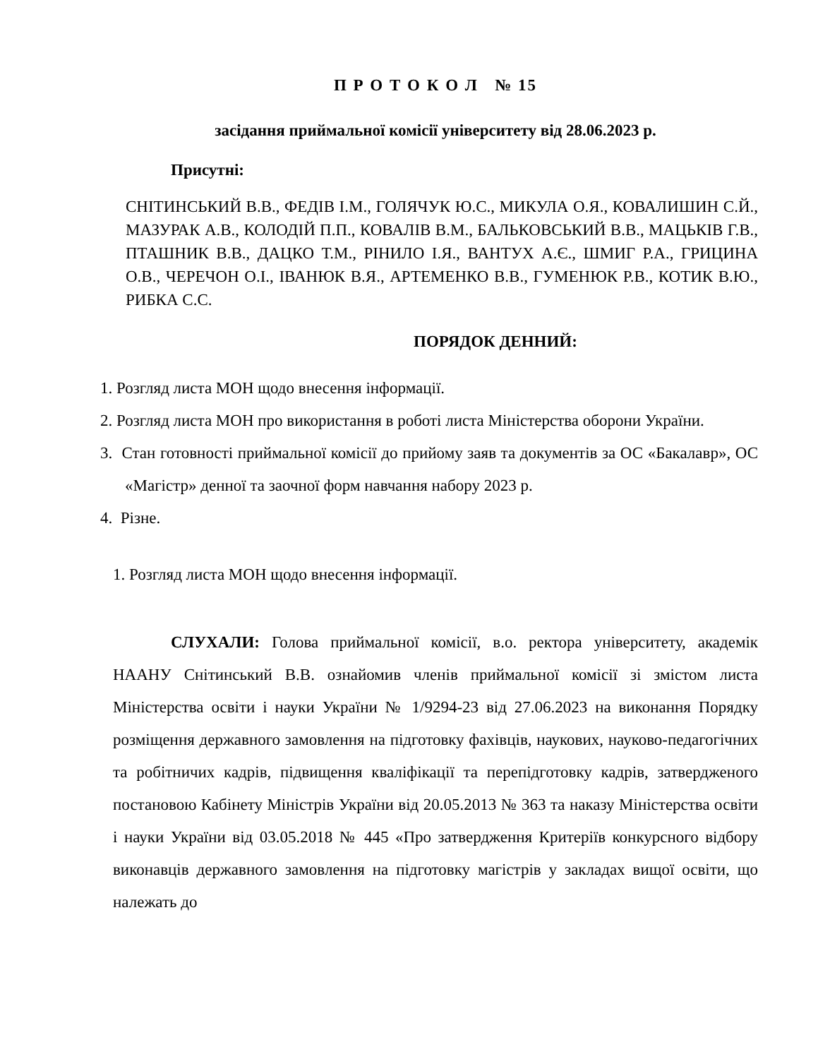П Р О Т О К О Л № 15
засідання приймальної комісії університету від 28.06.2023 р.
Присутні:
СНІТИНСЬКИЙ В.В., ФЕДІВ І.М., ГОЛЯЧУК Ю.С., МИКУЛА О.Я., КОВАЛИШИН С.Й., МАЗУРАК А.В., КОЛОДІЙ П.П., КОВАЛІВ В.М., БАЛЬКОВСЬКИЙ В.В., МАЦЬКІВ Г.В., ПТАШНИК В.В., ДАЦКО Т.М., РІНИЛО І.Я., ВАНТУХ А.Є., ШМИГ Р.А., ГРИЦИНА О.В., ЧЕРЕЧОН О.І., ІВАНЮК В.Я., АРТЕМЕНКО В.В., ГУМЕНЮК Р.В., КОТИК В.Ю., РИБКА С.С.
ПОРЯДОК ДЕННИЙ:
1. Розгляд листа МОН щодо внесення інформації.
2. Розгляд листа МОН про використання в роботі листа Міністерства оборони України.
3. Стан готовності приймальної комісії до прийому заяв та документів за ОС «Бакалавр», ОС «Магістр» денної та заочної форм навчання набору 2023 р.
4. Різне.
1. Розгляд листа МОН щодо внесення інформації.
СЛУХАЛИ: Голова приймальної комісії, в.о. ректора університету, академік НААНУ Снітинський В.В. ознайомив членів приймальної комісії зі змістом листа Міністерства освіти і науки України № 1/9294-23 від 27.06.2023 на виконання Порядку розміщення державного замовлення на підготовку фахівців, наукових, науково-педагогічних та робітничих кадрів, підвищення кваліфікації та перепідготовку кадрів, затвердженого постановою Кабінету Міністрів України від 20.05.2013 № 363 та наказу Міністерства освіти і науки України від 03.05.2018 № 445 «Про затвердження Критеріїв конкурсного відбору виконавців державного замовлення на підготовку магістрів у закладах вищої освіти, що належать до